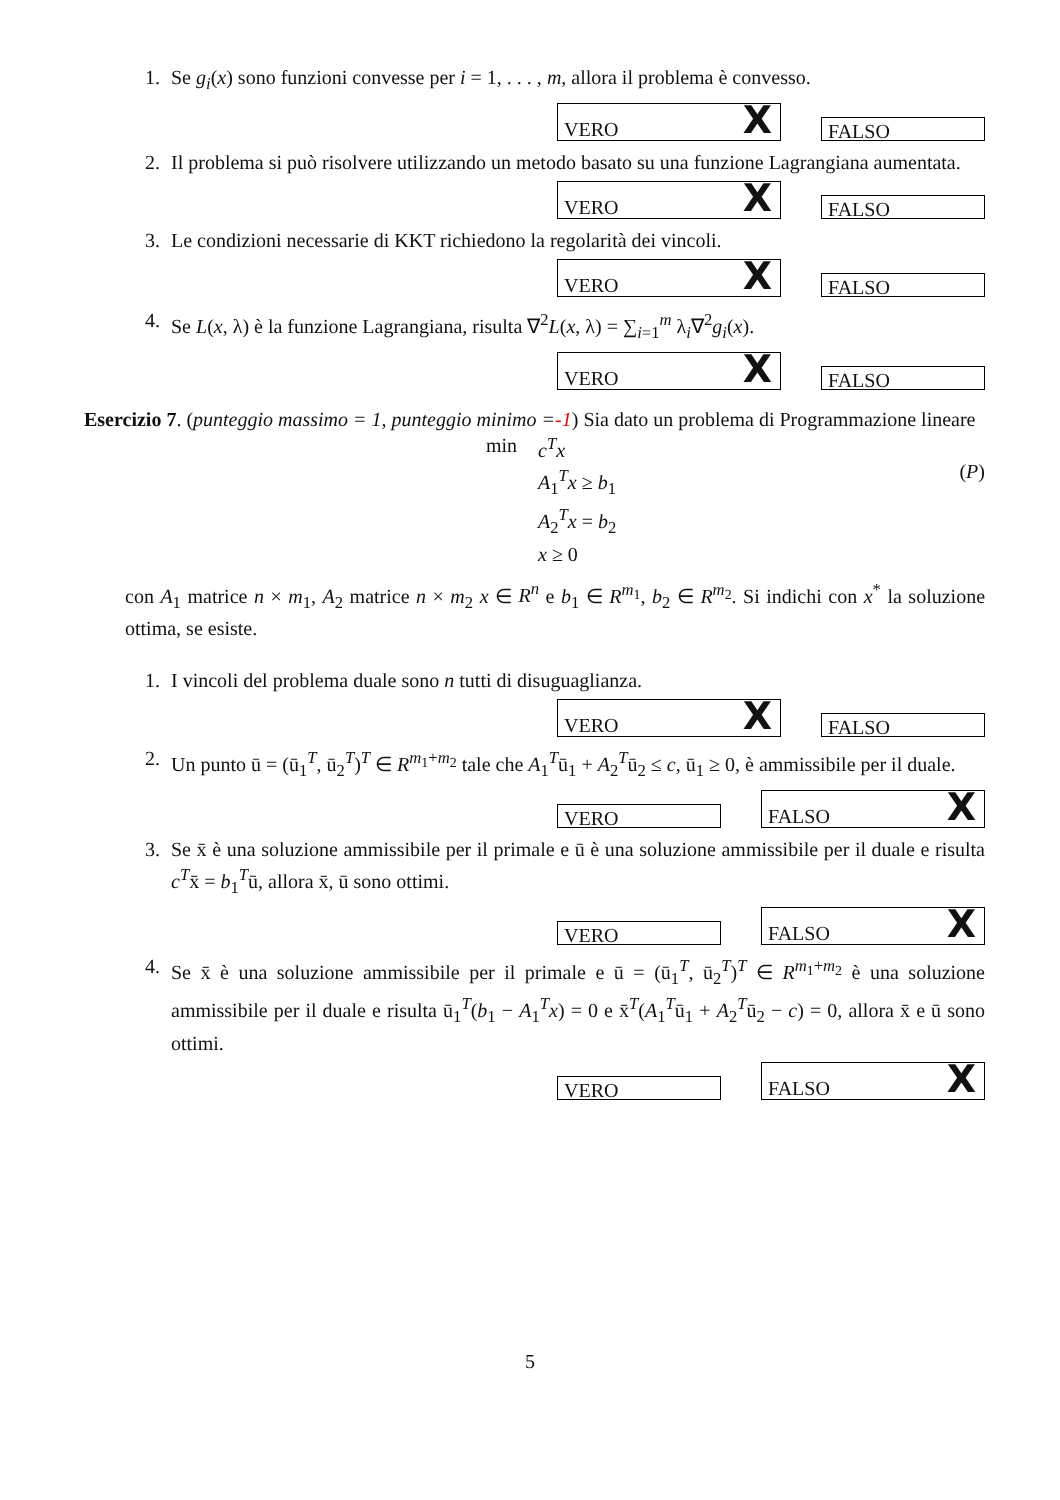1. Se g<sub>i</sub>(x) sono funzioni convesse per i = 1, . . . , m, allora il problema è convesso.
VERO X
FALSO
2. Il problema si può risolvere utilizzando un metodo basato su una funzione Lagrangiana aumentata.
VERO X
FALSO
3. Le condizioni necessarie di KKT richiedono la regolarità dei vincoli.
VERO X
FALSO
4. Se L(x, λ) è la funzione Lagrangiana, risulta ∇<sup>2</sup>L(x, λ) = ∑<sub>i=1</sub><sup>m</sup> λ<sub>i</sub>∇<sup>2</sup>g<sub>i</sub>(x).
VERO X
FALSO
Esercizio 7. (punteggio massimo = 1, punteggio minimo =-1) Sia dato un problema di Programmazione lineare
min c<sup>T</sup>x
A<sub>1</sub><sup>T</sup>x ≥ b<sub>1</sub>
A<sub>2</sub><sup>T</sup>x = b<sub>2</sub>
x ≥ 0
(P)
con A<sub>1</sub> matrice n × m<sub>1</sub>, A<sub>2</sub> matrice n × m<sub>2</sub> x ∈ R<sup>n</sup> e b<sub>1</sub> ∈ R<sup>m<sub>1</sub></sup>, b<sub>2</sub> ∈ R<sup>m<sub>2</sub></sup>. Si indichi con x<sup>*</sup> la soluzione ottima, se esiste.
1. I vincoli del problema duale sono n tutti di disuguaglianza.
VERO X
FALSO
2. Un punto ū = (ū<sub>1</sub><sup>T</sup>, ū<sub>2</sub><sup>T</sup>)<sup>T</sup> ∈ R<sup>m<sub>1</sub>+m<sub>2</sub></sup> tale che A<sub>1</sub><sup>T</sup>ū<sub>1</sub> + A<sub>2</sub><sup>T</sup>ū<sub>2</sub> ≤ c, ū<sub>1</sub> ≥ 0, è ammissibile per il duale.
VERO
FALSO X
3. Se x̄ è una soluzione ammissibile per il primale e ū è una soluzione ammissibile per il duale e risulta c<sup>T</sup>x̄ = b<sub>1</sub><sup>T</sup>ū, allora x̄, ū sono ottimi.
VERO
FALSO X
4. Se x̄ è una soluzione ammissibile per il primale e ū = (ū<sub>1</sub><sup>T</sup>, ū<sub>2</sub><sup>T</sup>)<sup>T</sup> ∈ R<sup>m<sub>1</sub>+m<sub>2</sub></sup> è una soluzione ammissibile per il duale e risulta ū<sub>1</sub><sup>T</sup>(b<sub>1</sub> − A<sub>1</sub><sup>T</sup>x) = 0 e x̄<sup>T</sup>(A<sub>1</sub><sup>T</sup>ū<sub>1</sub> + A<sub>2</sub><sup>T</sup>ū<sub>2</sub> − c) = 0, allora x̄ e ū sono ottimi.
VERO
FALSO X
5